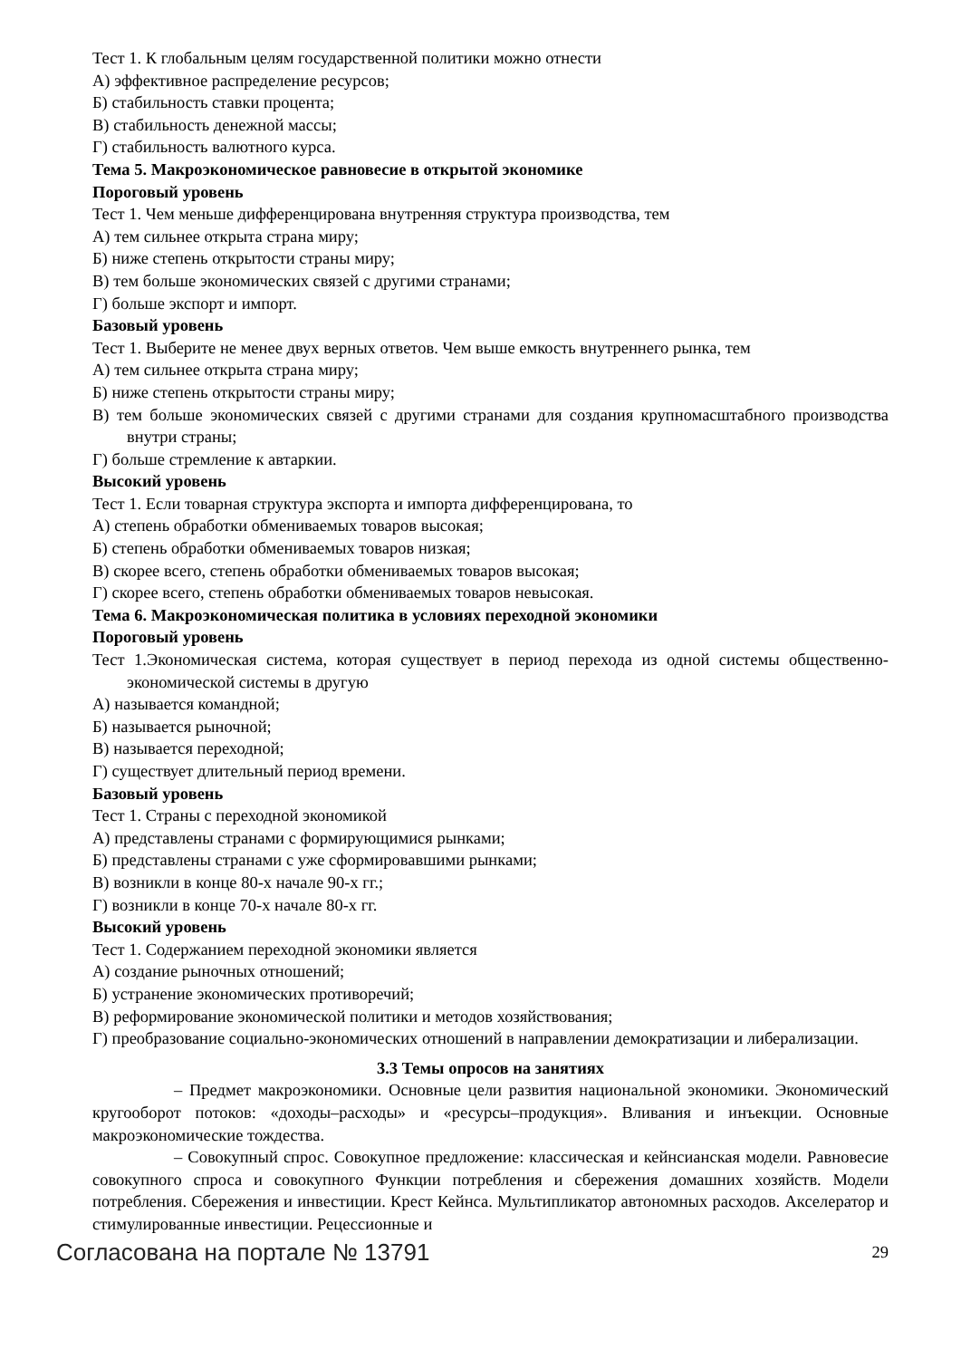Тест 1. К глобальным целям государственной политики можно отнести
А) эффективное распределение ресурсов;
Б) стабильность ставки процента;
В) стабильность денежной массы;
Г) стабильность валютного курса.
Тема 5. Макроэкономическое равновесие в открытой экономике
Пороговый уровень
Тест 1. Чем меньше дифференцирована внутренняя структура производства, тем
А) тем сильнее открыта страна миру;
Б) ниже степень открытости страны миру;
В) тем больше экономических связей с другими странами;
Г) больше экспорт и импорт.
Базовый уровень
Тест 1. Выберите не менее двух верных ответов. Чем выше емкость внутреннего рынка, тем
А) тем сильнее открыта страна миру;
Б) ниже степень открытости страны миру;
В) тем больше экономических связей с другими странами для создания крупномасштабного производства внутри страны;
Г) больше стремление к автаркии.
Высокий уровень
Тест 1. Если товарная структура экспорта и импорта дифференцирована, то
А) степень обработки обмениваемых товаров высокая;
Б) степень обработки обмениваемых товаров низкая;
В) скорее всего, степень обработки обмениваемых товаров высокая;
Г) скорее всего, степень обработки обмениваемых товаров невысокая.
Тема 6. Макроэкономическая политика в условиях переходной экономики
Пороговый уровень
Тест 1.Экономическая система, которая существует в период перехода из одной системы общественно-экономической системы в другую
А) называется командной;
Б) называется рыночной;
В) называется переходной;
Г) существует длительный период времени.
Базовый уровень
Тест 1. Страны с переходной экономикой
А) представлены странами с формирующимися рынками;
Б) представлены странами с уже сформировавшими рынками;
В) возникли в конце 80-х начале 90-х гг.;
Г) возникли в конце 70-х начале 80-х гг.
Высокий уровень
Тест 1. Содержанием переходной экономики является
А) создание рыночных отношений;
Б) устранение экономических противоречий;
В) реформирование экономической политики и методов хозяйствования;
Г) преобразование социально-экономических отношений в направлении демократизации и либерализации.
3.3 Темы опросов на занятиях
– Предмет макроэкономики. Основные цели развития национальной экономики. Экономический кругооборот потоков: «доходы–расходы» и «ресурсы–продукция». Вливания и инъекции. Основные макроэкономические тождества.
– Совокупный спрос. Совокупное предложение: классическая и кейнсианская модели. Равновесие совокупного спроса и совокупного Функции потребления и сбережения домашних хозяйств. Модели потребления. Сбережения и инвестиции. Крест Кейнса. Мультипликатор автономных расходов. Акселератор и стимулированные инвестиции. Рецессионные и
Согласована на портале № 13791 29